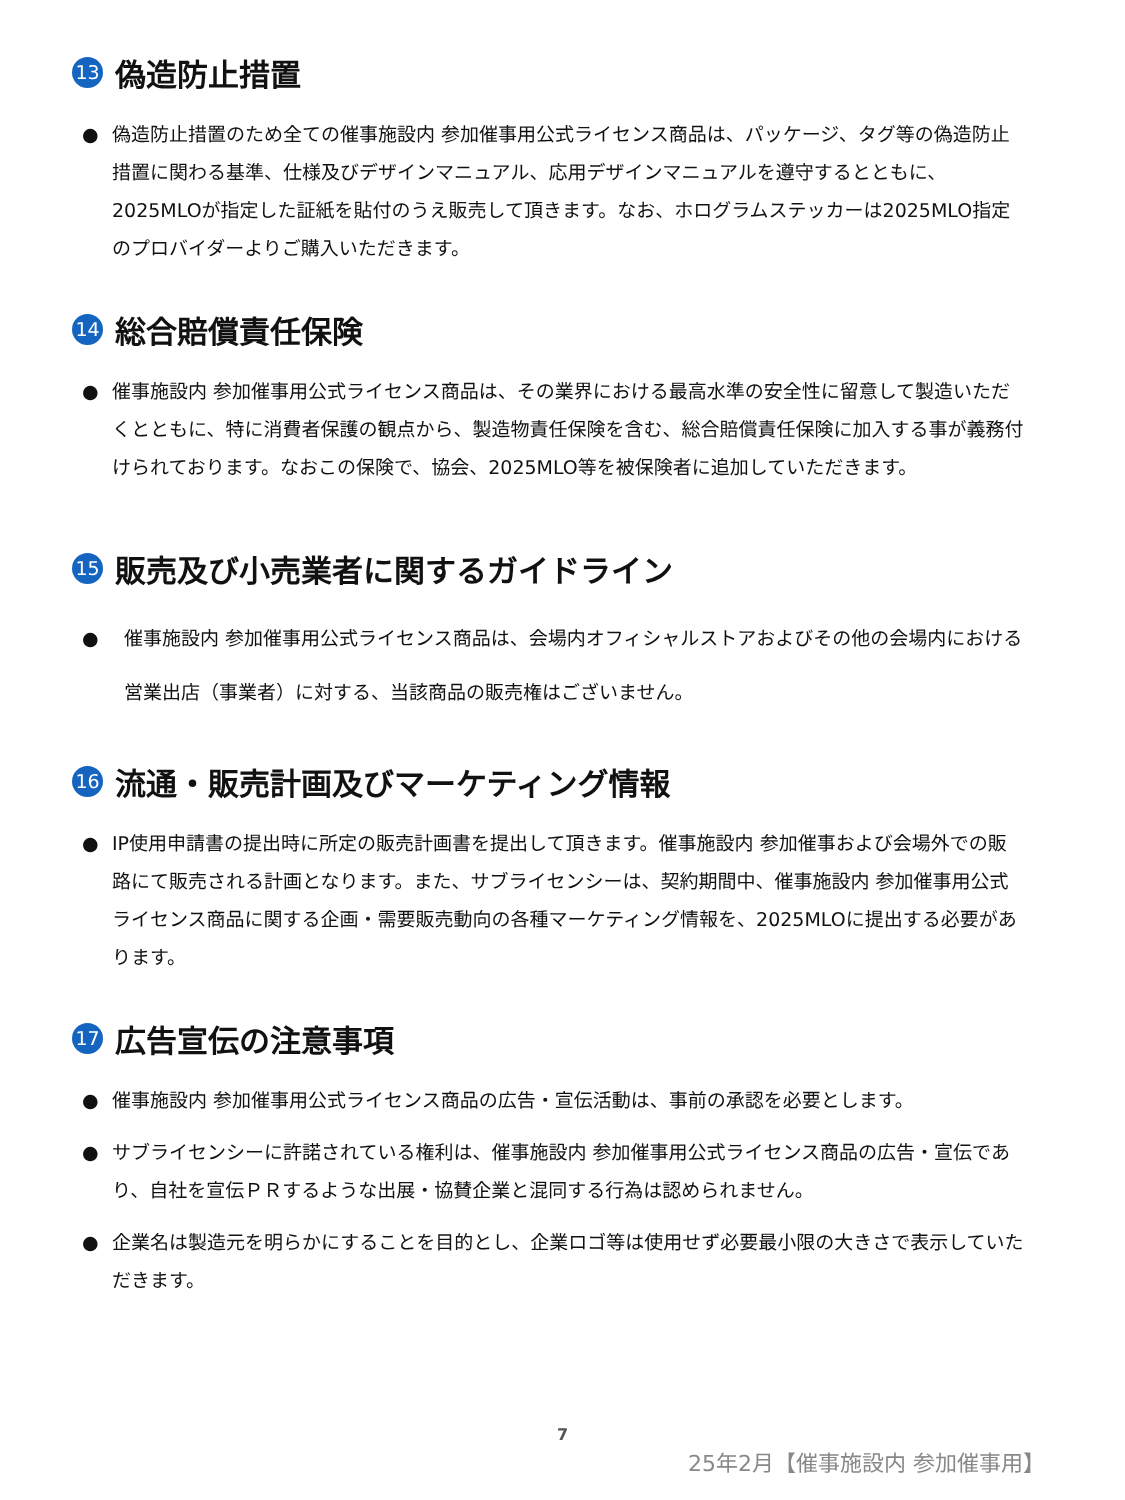13 偽造防止措置
● 偽造防止措置のため全ての催事施設内 参加催事用公式ライセンス商品は、パッケージ、タグ等の偽造防止措置に関わる基準、仕様及びデザインマニュアル、応用デザインマニュアルを遵守するとともに、2025MLOが指定した証紙を貼付のうえ販売して頂きます。なお、ホログラムステッカーは2025MLO指定のプロバイダーよりご購入いただきます。
14 総合賠償責任保険
● 催事施設内 参加催事用公式ライセンス商品は、その業界における最高水準の安全性に留意して製造いただくとともに、特に消費者保護の観点から、製造物責任保険を含む、総合賠償責任保険に加入する事が義務付けられております。なおこの保険で、協会、2025MLO等を被保険者に追加していただきます。
15 販売及び小売業者に関するガイドライン
● 催事施設内 参加催事用公式ライセンス商品は、会場内オフィシャルストアおよびその他の会場内における営業出店（事業者）に対する、当該商品の販売権はございません。
16 流通・販売計画及びマーケティング情報
● IP使用申請書の提出時に所定の販売計画書を提出して頂きます。催事施設内 参加催事および会場外での販路にて販売される計画となります。また、サブライセンシーは、契約期間中、催事施設内 参加催事用公式ライセンス商品に関する企画・需要販売動向の各種マーケティング情報を、2025MLOに提出する必要があります。
17 広告宣伝の注意事項
● 催事施設内 参加催事用公式ライセンス商品の広告・宣伝活動は、事前の承認を必要とします。
● サブライセンシーに許諾されている権利は、催事施設内 参加催事用公式ライセンス商品の広告・宣伝であり、自社を宣伝ＰＲするような出展・協賛企業と混同する行為は認められません。
● 企業名は製造元を明らかにすることを目的とし、企業ロゴ等は使用せず必要最小限の大きさで表示していただきます。
7
25年2月【催事施設内 参加催事用】